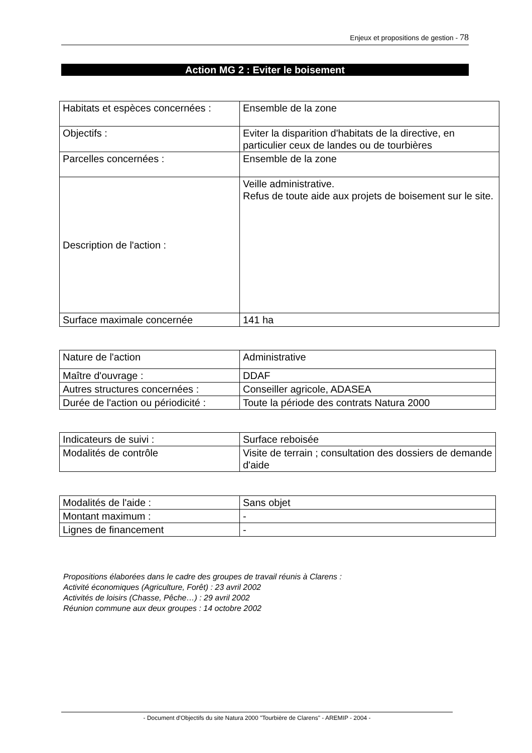Enjeux et propositions de gestion - 78
Action MG 2 : Eviter le boisement
| Habitats et espèces concernées : | Ensemble de la zone |
| Objectifs : | Eviter la disparition d'habitats de la directive, en particulier ceux de landes ou de tourbières |
| Parcelles concernées : | Ensemble de la zone |
| Description de l'action : | Veille administrative. Refus de toute aide aux projets de boisement sur le site. |
| Surface maximale concernée | 141 ha |
| Nature de l'action | Administrative |
| Maître d'ouvrage : | DDAF |
| Autres structures concernées : | Conseiller agricole, ADASEA |
| Durée de l'action ou périodicité : | Toute la période des contrats Natura 2000 |
| Indicateurs de suivi : | Surface reboisée |
| Modalités de contrôle | Visite de terrain ; consultation des dossiers de demande d'aide |
| Modalités de l'aide : | Sans objet |
| Montant maximum : | - |
| Lignes de financement | - |
Propositions élaborées dans le cadre des groupes de travail réunis à Clarens :
Activité économiques (Agriculture, Forêt) : 23 avril 2002
Activités de loisirs (Chasse, Pêche…) : 29 avril 2002
Réunion commune aux deux groupes : 14 octobre 2002
- Document d'Objectifs du site Natura 2000 "Tourbière de Clarens" - AREMIP - 2004 -